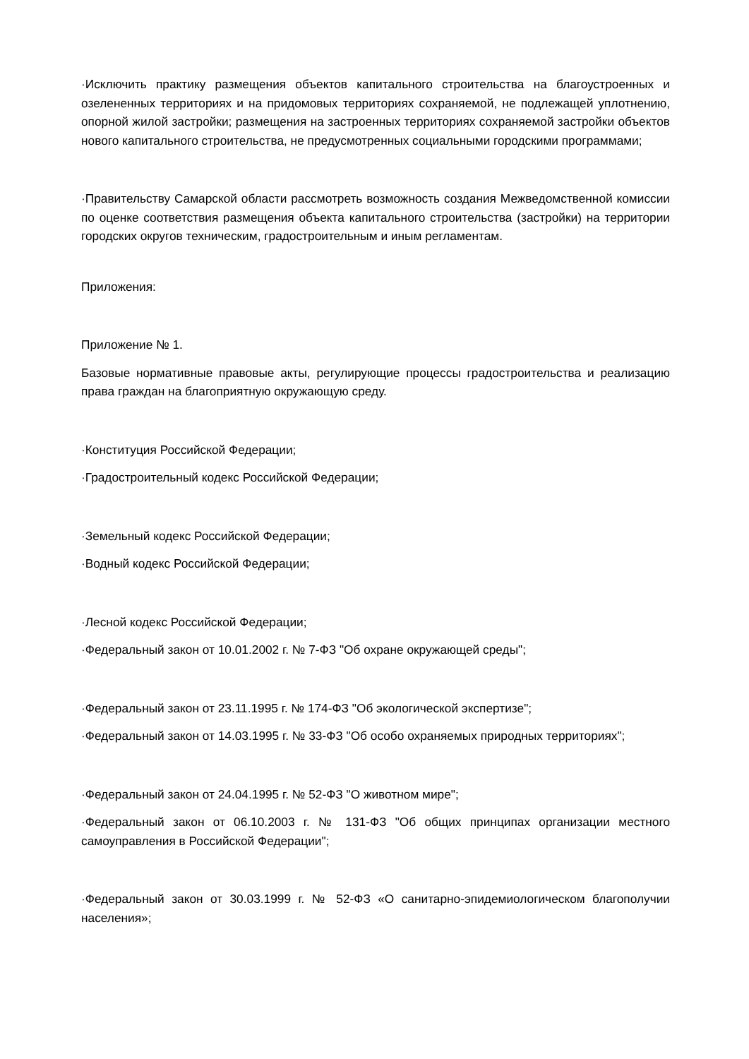·Исключить практику размещения объектов капитального строительства на благоустроенных и озелененных территориях и на придомовых территориях сохраняемой, не подлежащей уплотнению, опорной жилой застройки; размещения на застроенных территориях сохраняемой застройки объектов нового капитального строительства, не предусмотренных социальными городскими программами;
·Правительству Самарской области рассмотреть возможность создания Межведомственной комиссии по оценке соответствия размещения объекта капитального строительства (застройки) на территории городских округов техническим, градостроительным и иным регламентам.
Приложения:
Приложение № 1.
Базовые нормативные правовые акты, регулирующие процессы градостроительства и реализацию права граждан на благоприятную окружающую среду.
·Конституция Российской Федерации;
·Градостроительный кодекс Российской Федерации;
·Земельный кодекс Российской Федерации;
·Водный кодекс Российской Федерации;
·Лесной кодекс Российской Федерации;
·Федеральный закон от 10.01.2002 г. № 7-ФЗ "Об охране окружающей среды";
·Федеральный закон от 23.11.1995 г. № 174-ФЗ "Об экологической экспертизе";
·Федеральный закон от 14.03.1995 г. № 33-ФЗ "Об особо охраняемых природных территориях";
·Федеральный закон от 24.04.1995 г. № 52-ФЗ "О животном мире";
·Федеральный закон от 06.10.2003 г. № 131-ФЗ "Об общих принципах организации местного самоуправления в Российской Федерации";
·Федеральный закон от 30.03.1999 г. № 52-ФЗ «О санитарно-эпидемиологическом благополучии населения»;